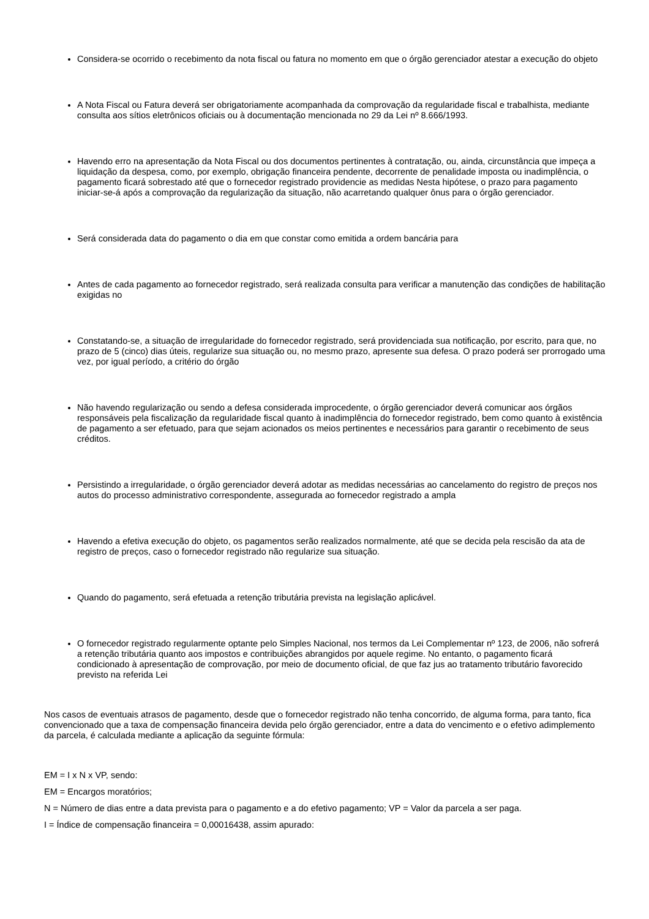Considera-se ocorrido o recebimento da nota fiscal ou fatura no momento em que o órgão gerenciador atestar a execução do objeto
A Nota Fiscal ou Fatura deverá ser obrigatoriamente acompanhada da comprovação da regularidade fiscal e trabalhista, mediante consulta aos sítios eletrônicos oficiais ou à documentação mencionada no 29 da Lei nº 8.666/1993.
Havendo erro na apresentação da Nota Fiscal ou dos documentos pertinentes à contratação, ou, ainda, circunstância que impeça a liquidação da despesa, como, por exemplo, obrigação financeira pendente, decorrente de penalidade imposta ou inadimplência, o pagamento ficará sobrestado até que o fornecedor registrado providencie as medidas Nesta hipótese, o prazo para pagamento iniciar-se-á após a comprovação da regularização da situação, não acarretando qualquer ônus para o órgão gerenciador.
Será considerada data do pagamento o dia em que constar como emitida a ordem bancária para
Antes de cada pagamento ao fornecedor registrado, será realizada consulta para verificar a manutenção das condições de habilitação exigidas no
Constatando-se, a situação de irregularidade do fornecedor registrado, será providenciada sua notificação, por escrito, para que, no prazo de 5 (cinco) dias úteis, regularize sua situação ou, no mesmo prazo, apresente sua defesa. O prazo poderá ser prorrogado uma vez, por igual período, a critério do órgão
Não havendo regularização ou sendo a defesa considerada improcedente, o órgão gerenciador deverá comunicar aos órgãos responsáveis pela fiscalização da regularidade fiscal quanto à inadimplência do fornecedor registrado, bem como quanto à existência de pagamento a ser efetuado, para que sejam acionados os meios pertinentes e necessários para garantir o recebimento de seus créditos.
Persistindo a irregularidade, o órgão gerenciador deverá adotar as medidas necessárias ao cancelamento do registro de preços nos autos do processo administrativo correspondente, assegurada ao fornecedor registrado a ampla
Havendo a efetiva execução do objeto, os pagamentos serão realizados normalmente, até que se decida pela rescisão da ata de registro de preços, caso o fornecedor registrado não regularize sua situação.
Quando do pagamento, será efetuada a retenção tributária prevista na legislação aplicável.
O fornecedor registrado regularmente optante pelo Simples Nacional, nos termos da Lei Complementar nº 123, de 2006, não sofrerá a retenção tributária quanto aos impostos e contribuições abrangidos por aquele regime. No entanto, o pagamento ficará condicionado à apresentação de comprovação, por meio de documento oficial, de que faz jus ao tratamento tributário favorecido previsto na referida Lei
Nos casos de eventuais atrasos de pagamento, desde que o fornecedor registrado não tenha concorrido, de alguma forma, para tanto, fica convencionado que a taxa de compensação financeira devida pelo órgão gerenciador, entre a data do vencimento e o efetivo adimplemento da parcela, é calculada mediante a aplicação da seguinte fórmula:
EM = I x N x VP, sendo:
EM = Encargos moratórios;
N = Número de dias entre a data prevista para o pagamento e a do efetivo pagamento; VP = Valor da parcela a ser paga.
I = Índice de compensação financeira = 0,00016438, assim apurado: